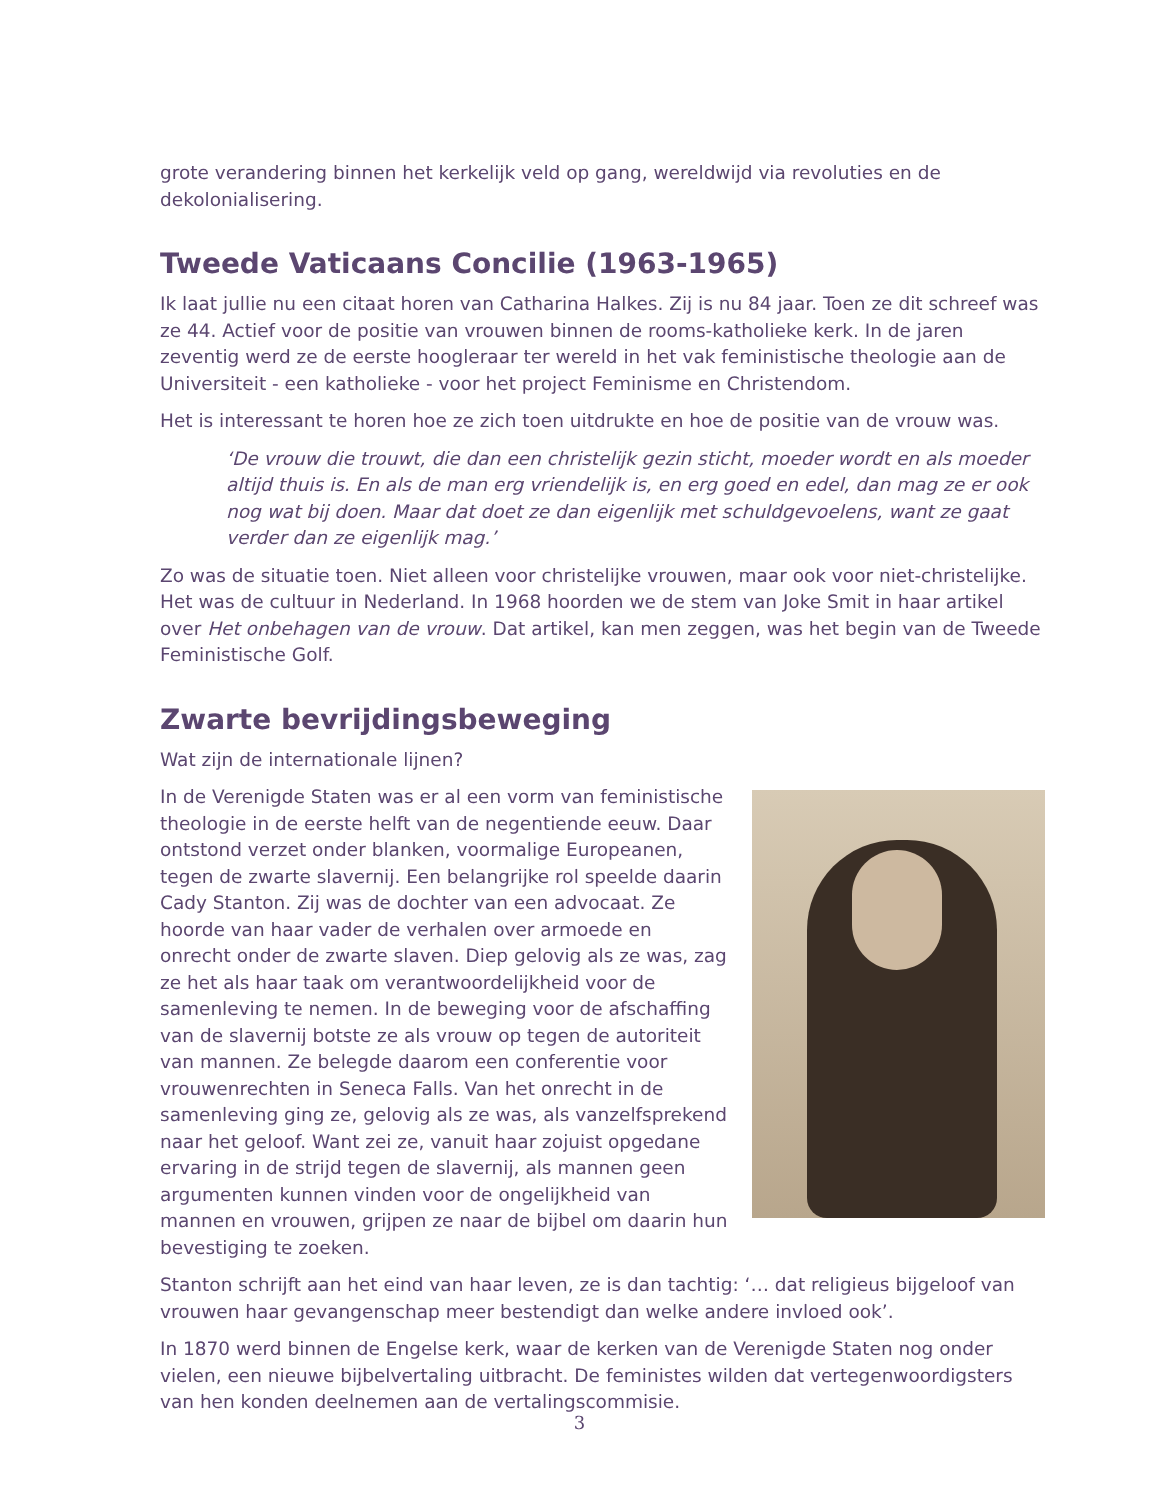grote verandering binnen het kerkelijk veld op gang, wereldwijd via revoluties en de dekolonialisering.
Tweede Vaticaans Concilie (1963-1965)
Ik laat jullie nu een citaat horen van Catharina Halkes. Zij is nu 84 jaar. Toen ze dit schreef was ze 44. Actief voor de positie van vrouwen binnen de rooms-katholieke kerk. In de jaren zeventig werd ze de eerste hoogleraar ter wereld in het vak feministische theologie aan de Universiteit - een katholieke - voor het project Feminisme en Christendom.
Het is interessant te horen hoe ze zich toen uitdrukte en hoe de positie van de vrouw was.
‘De vrouw die trouwt, die dan een christelijk gezin sticht, moeder wordt en als moeder altijd thuis is. En als de man erg vriendelijk is, en erg goed en edel, dan mag ze er ook nog wat bij doen. Maar dat doet ze dan eigenlijk met schuldgevoelens, want ze gaat verder dan ze eigenlijk mag.’
Zo was de situatie toen. Niet alleen voor christelijke vrouwen, maar ook voor niet-christelijke. Het was de cultuur in Nederland. In 1968 hoorden we de stem van Joke Smit in haar artikel over Het onbehagen van de vrouw. Dat artikel, kan men zeggen, was het begin van de Tweede Feministische Golf.
Zwarte bevrijdingsbeweging
Wat zijn de internationale lijnen?
In de Verenigde Staten was er al een vorm van feministische theologie in de eerste helft van de negentiende eeuw. Daar ontstond verzet onder blanken, voormalige Europeanen, tegen de zwarte slavernij. Een belangrijke rol speelde daarin Cady Stanton. Zij was de dochter van een advocaat. Ze hoorde van haar vader de verhalen over armoede en onrecht onder de zwarte slaven. Diep gelovig als ze was, zag ze het als haar taak om verantwoordelijkheid voor de samenleving te nemen. In de beweging voor de afschaffing van de slavernij botste ze als vrouw op tegen de autoriteit van mannen. Ze belegde daarom een conferentie voor vrouwenrechten in Seneca Falls. Van het onrecht in de samenleving ging ze, gelovig als ze was, als vanzelfsprekend naar het geloof. Want zei ze, vanuit haar zojuist opgedane ervaring in de strijd tegen de slavernij, als mannen geen argumenten kunnen vinden voor de ongelijkheid van mannen en vrouwen, grijpen ze naar de bijbel om daarin hun bevestiging te zoeken.
Stanton schrijft aan het eind van haar leven, ze is dan tachtig: ‘… dat religieus bijgeloof van vrouwen haar gevangenschap meer bestendigt dan welke andere invloed ook’.
In 1870 werd binnen de Engelse kerk, waar de kerken van de Verenigde Staten nog onder vielen, een nieuwe bijbelvertaling uitbracht. De feministes wilden dat vertegenwoordigsters van hen konden deelnemen aan de vertalingscommisie.
3